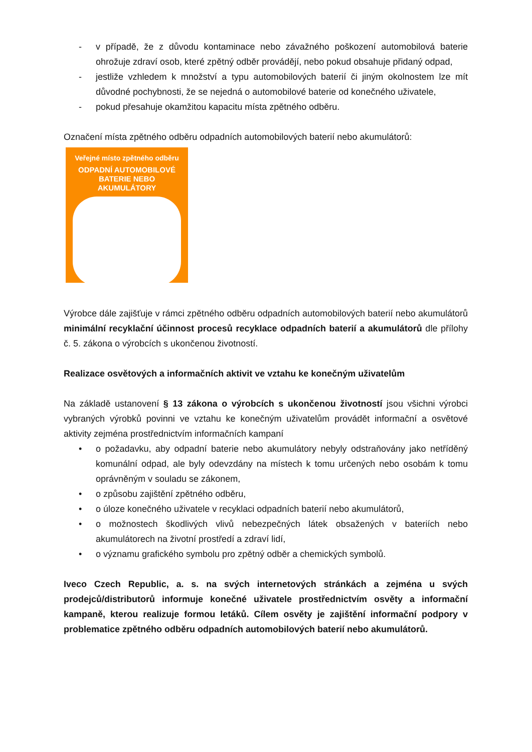- v případě, že z důvodu kontaminace nebo závažného poškození automobilová baterie ohrožuje zdraví osob, které zpětný odběr provádějí, nebo pokud obsahuje přidaný odpad,
- jestliže vzhledem k množství a typu automobilových baterií či jiným okolnostem lze mít důvodné pochybnosti, že se nejedná o automobilové baterie od konečného uživatele,
- pokud přesahuje okamžitou kapacitu místa zpětného odběru.
Označení místa zpětného odběru odpadních automobilových baterií nebo akumulátorů:
Veřejné místo zpětného odběru
ODPADNÍ AUTOMOBILOVÉ
BATERIE NEBO AKUMULÁTORY
Výrobce dále zajišťuje v rámci zpětného odběru odpadních automobilových baterií nebo akumulátorů minimální recyklační účinnost procesů recyklace odpadních baterií a akumulátorů dle přílohy č. 5. zákona o výrobcích s ukončenou životností.
Realizace osvětových a informačních aktivit ve vztahu ke konečným uživatelům
Na základě ustanovení § 13 zákona o výrobcích s ukončenou životností jsou všichni výrobci vybraných výrobků povinni ve vztahu ke konečným uživatelům provádět informační a osvětové aktivity zejména prostřednictvím informačních kampaní
• o požadavku, aby odpadní baterie nebo akumulátory nebyly odstraňovány jako netříděný komunální odpad, ale byly odevzdány na místech k tomu určených nebo osobám k tomu oprávněným v souladu se zákonem,
• o způsobu zajištění zpětného odběru,
• o úloze konečného uživatele v recyklaci odpadních baterií nebo akumulátorů,
• o možnostech škodlivých vlivů nebezpečných látek obsažených v bateriích nebo akumulátorech na životní prostředí a zdraví lidí,
• o významu grafického symbolu pro zpětný odběr a chemických symbolů.
Iveco Czech Republic, a. s. na svých internetových stránkách a zejména u svých prodejců/distributorů informuje konečné uživatele prostřednictvím osvěty a informační kampaně, kterou realizuje formou letáků. Cílem osvěty je zajištění informační podpory v problematice zpětného odběru odpadních automobilových baterií nebo akumulátorů.